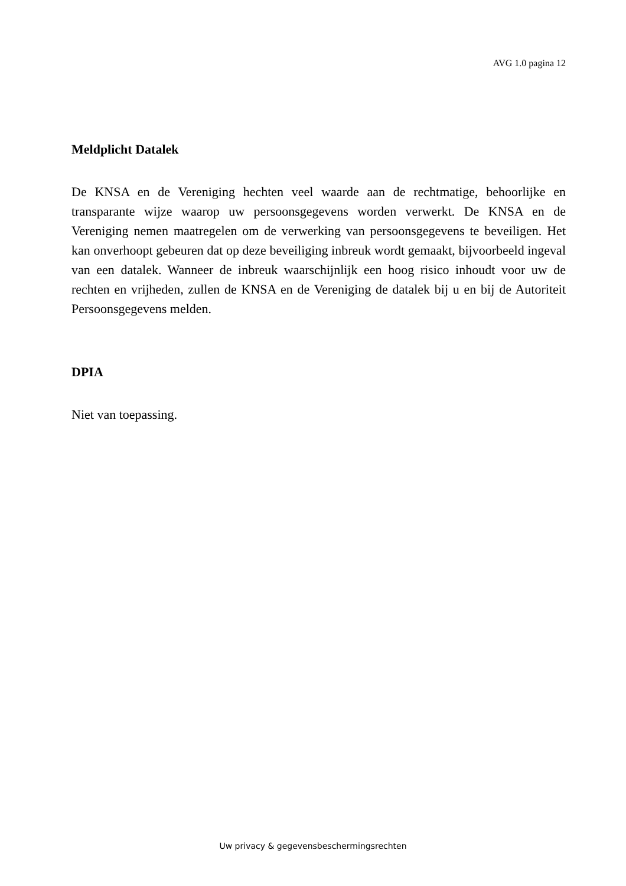AVG 1.0 pagina 12
Meldplicht Datalek
De KNSA en de Vereniging hechten veel waarde aan de rechtmatige, behoorlijke en transparante wijze waarop uw persoonsgegevens worden verwerkt. De KNSA en de Vereniging nemen maatregelen om de verwerking van persoonsgegevens te beveiligen. Het kan onverhoopt gebeuren dat op deze beveiliging inbreuk wordt gemaakt, bijvoorbeeld ingeval van een datalek. Wanneer de inbreuk waarschijnlijk een hoog risico inhoudt voor uw de rechten en vrijheden, zullen de KNSA en de Vereniging de datalek bij u en bij de Autoriteit Persoonsgegevens melden.
DPIA
Niet van toepassing.
Uw privacy & gegevensbeschermingsrechten